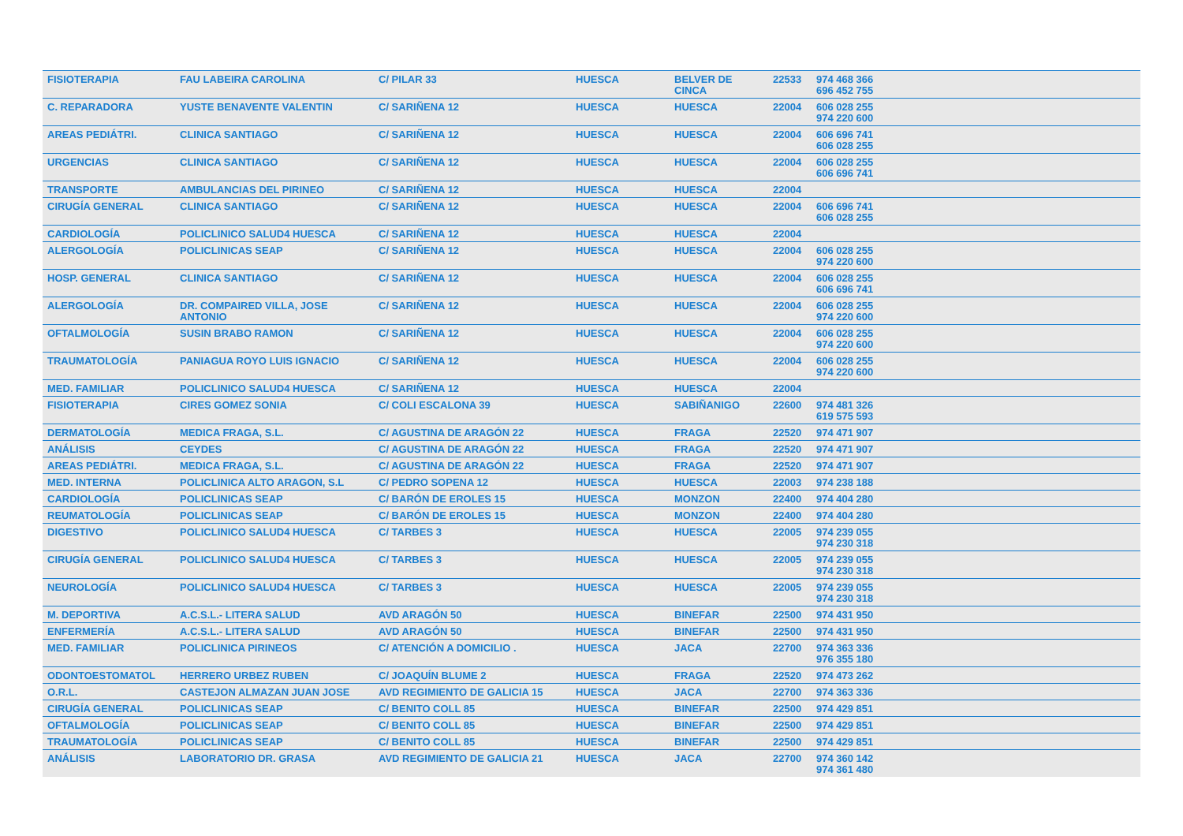| FISIOTERAPIA | FAU LABEIRA CAROLINA | C/ PILAR 33 | HUESCA | BELVER DE CINCA | 22533 | 974 468 366 696 452 755 |
| C. REPARADORA | YUSTE BENAVENTE VALENTIN | C/ SARIÑENA 12 | HUESCA | HUESCA | 22004 | 606 028 255 974 220 600 |
| AREAS PEDIÁTRI. | CLINICA SANTIAGO | C/ SARIÑENA 12 | HUESCA | HUESCA | 22004 | 606 696 741 606 028 255 |
| URGENCIAS | CLINICA SANTIAGO | C/ SARIÑENA 12 | HUESCA | HUESCA | 22004 | 606 028 255 606 696 741 |
| TRANSPORTE | AMBULANCIAS DEL PIRINEO | C/ SARIÑENA 12 | HUESCA | HUESCA | 22004 | |
| CIRUGÍA GENERAL | CLINICA SANTIAGO | C/ SARIÑENA 12 | HUESCA | HUESCA | 22004 | 606 696 741 606 028 255 |
| CARDIOLOGÍA | POLICLINICO SALUD4 HUESCA | C/ SARIÑENA 12 | HUESCA | HUESCA | 22004 | |
| ALERGOLOGÍA | POLICLINICAS SEAP | C/ SARIÑENA 12 | HUESCA | HUESCA | 22004 | 606 028 255 974 220 600 |
| HOSP. GENERAL | CLINICA SANTIAGO | C/ SARIÑENA 12 | HUESCA | HUESCA | 22004 | 606 028 255 606 696 741 |
| ALERGOLOGÍA | DR. COMPAIRED VILLA, JOSE ANTONIO | C/ SARIÑENA 12 | HUESCA | HUESCA | 22004 | 606 028 255 974 220 600 |
| OFTALMOLOGÍA | SUSIN BRABO RAMON | C/ SARIÑENA 12 | HUESCA | HUESCA | 22004 | 606 028 255 974 220 600 |
| TRAUMATOLOGÍA | PANIAGUA ROYO LUIS IGNACIO | C/ SARIÑENA 12 | HUESCA | HUESCA | 22004 | 606 028 255 974 220 600 |
| MED. FAMILIAR | POLICLINICO SALUD4 HUESCA | C/ SARIÑENA 12 | HUESCA | HUESCA | 22004 | |
| FISIOTERAPIA | CIRES GOMEZ SONIA | C/ COLI ESCALONA 39 | HUESCA | SABIÑANIGO | 22600 | 974 481 326 619 575 593 |
| DERMATOLOGÍA | MEDICA FRAGA, S.L. | C/ AGUSTINA DE ARAGÓN 22 | HUESCA | FRAGA | 22520 | 974 471 907 |
| ANÁLISIS | CEYDES | C/ AGUSTINA DE ARAGÓN 22 | HUESCA | FRAGA | 22520 | 974 471 907 |
| AREAS PEDIÁTRI. | MEDICA FRAGA, S.L. | C/ AGUSTINA DE ARAGÓN 22 | HUESCA | FRAGA | 22520 | 974 471 907 |
| MED. INTERNA | POLICLINICA ALTO ARAGON, S.L | C/ PEDRO SOPENA 12 | HUESCA | HUESCA | 22003 | 974 238 188 |
| CARDIOLOGÍA | POLICLINICAS SEAP | C/ BARÓN DE EROLES 15 | HUESCA | MONZON | 22400 | 974 404 280 |
| REUMATOLOGÍA | POLICLINICAS SEAP | C/ BARÓN DE EROLES 15 | HUESCA | MONZON | 22400 | 974 404 280 |
| DIGESTIVO | POLICLINICO SALUD4 HUESCA | C/ TARBES 3 | HUESCA | HUESCA | 22005 | 974 239 055 974 230 318 |
| CIRUGÍA GENERAL | POLICLINICO SALUD4 HUESCA | C/ TARBES 3 | HUESCA | HUESCA | 22005 | 974 239 055 974 230 318 |
| NEUROLOGÍA | POLICLINICO SALUD4 HUESCA | C/ TARBES 3 | HUESCA | HUESCA | 22005 | 974 239 055 974 230 318 |
| M. DEPORTIVA | A.C.S.L.- LITERA SALUD | AVD ARAGÓN 50 | HUESCA | BINEFAR | 22500 | 974 431 950 |
| ENFERMERÍA | A.C.S.L.- LITERA SALUD | AVD ARAGÓN 50 | HUESCA | BINEFAR | 22500 | 974 431 950 |
| MED. FAMILIAR | POLICLINICA PIRINEOS | C/ ATENCIÓN A DOMICILIO . | HUESCA | JACA | 22700 | 974 363 336 976 355 180 |
| ODONTOESTOMATOL | HERRERO URBEZ RUBEN | C/ JOAQUÍN BLUME 2 | HUESCA | FRAGA | 22520 | 974 473 262 |
| O.R.L. | CASTEJON ALMAZAN JUAN JOSE | AVD REGIMIENTO DE GALICIA 15 | HUESCA | JACA | 22700 | 974 363 336 |
| CIRUGÍA GENERAL | POLICLINICAS SEAP | C/ BENITO COLL 85 | HUESCA | BINEFAR | 22500 | 974 429 851 |
| OFTALMOLOGÍA | POLICLINICAS SEAP | C/ BENITO COLL 85 | HUESCA | BINEFAR | 22500 | 974 429 851 |
| TRAUMATOLOGÍA | POLICLINICAS SEAP | C/ BENITO COLL 85 | HUESCA | BINEFAR | 22500 | 974 429 851 |
| ANÁLISIS | LABORATORIO DR. GRASA | AVD REGIMIENTO DE GALICIA 21 | HUESCA | JACA | 22700 | 974 360 142 974 361 480 |